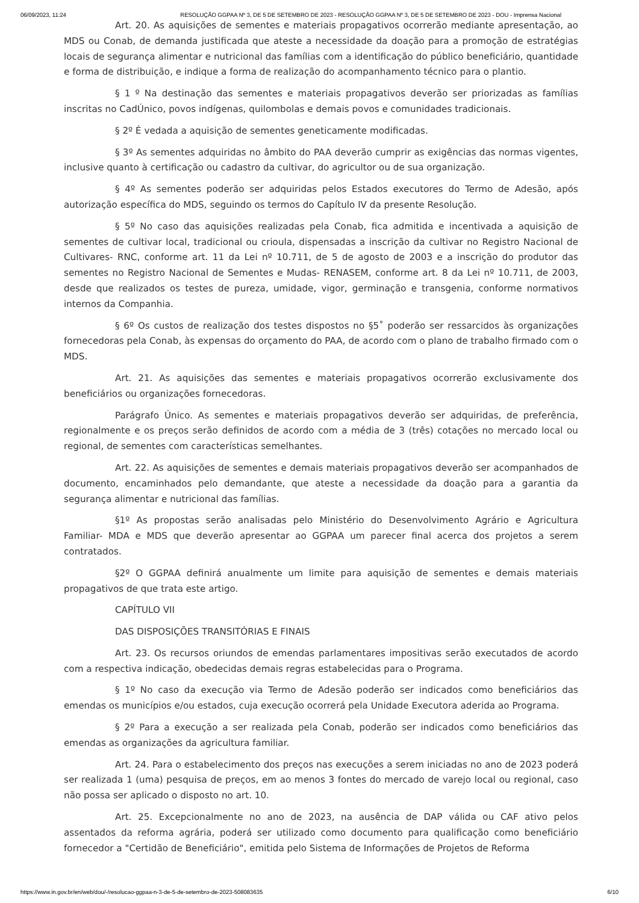06/09/2023, 11:24 RESOLUÇÃO GGPAA Nº 3, DE 5 DE SETEMBRO DE 2023 - RESOLUÇÃO GGPAA Nº 3, DE 5 DE SETEMBRO DE 2023 - DOU - Imprensa Nacional
Art. 20. As aquisições de sementes e materiais propagativos ocorrerão mediante apresentação, ao MDS ou Conab, de demanda justificada que ateste a necessidade da doação para a promoção de estratégias locais de segurança alimentar e nutricional das famílias com a identificação do público beneficiário, quantidade e forma de distribuição, e indique a forma de realização do acompanhamento técnico para o plantio.
§ 1 º Na destinação das sementes e materiais propagativos deverão ser priorizadas as famílias inscritas no CadÚnico, povos indígenas, quilombolas e demais povos e comunidades tradicionais.
§ 2º É vedada a aquisição de sementes geneticamente modificadas.
§ 3º As sementes adquiridas no âmbito do PAA deverão cumprir as exigências das normas vigentes, inclusive quanto à certificação ou cadastro da cultivar, do agricultor ou de sua organização.
§ 4º As sementes poderão ser adquiridas pelos Estados executores do Termo de Adesão, após autorização específica do MDS, seguindo os termos do Capítulo IV da presente Resolução.
§ 5º No caso das aquisições realizadas pela Conab, fica admitida e incentivada a aquisição de sementes de cultivar local, tradicional ou crioula, dispensadas a inscrição da cultivar no Registro Nacional de Cultivares- RNC, conforme art. 11 da Lei nº 10.711, de 5 de agosto de 2003 e a inscrição do produtor das sementes no Registro Nacional de Sementes e Mudas- RENASEM, conforme art. 8 da Lei nº 10.711, de 2003, desde que realizados os testes de pureza, umidade, vigor, germinação e transgenia, conforme normativos internos da Companhia.
§ 6º Os custos de realização dos testes dispostos no §5˚ poderão ser ressarcidos às organizações fornecedoras pela Conab, às expensas do orçamento do PAA, de acordo com o plano de trabalho firmado com o MDS.
Art. 21. As aquisições das sementes e materiais propagativos ocorrerão exclusivamente dos beneficiários ou organizações fornecedoras.
Parágrafo Único. As sementes e materiais propagativos deverão ser adquiridas, de preferência, regionalmente e os preços serão definidos de acordo com a média de 3 (três) cotações no mercado local ou regional, de sementes com características semelhantes.
Art. 22. As aquisições de sementes e demais materiais propagativos deverão ser acompanhados de documento, encaminhados pelo demandante, que ateste a necessidade da doação para a garantia da segurança alimentar e nutricional das famílias.
§1º As propostas serão analisadas pelo Ministério do Desenvolvimento Agrário e Agricultura Familiar- MDA e MDS que deverão apresentar ao GGPAA um parecer final acerca dos projetos a serem contratados.
§2º O GGPAA definirá anualmente um limite para aquisição de sementes e demais materiais propagativos de que trata este artigo.
CAPÍTULO VII
DAS DISPOSIÇÕES TRANSITÓRIAS E FINAIS
Art. 23. Os recursos oriundos de emendas parlamentares impositivas serão executados de acordo com a respectiva indicação, obedecidas demais regras estabelecidas para o Programa.
§ 1º No caso da execução via Termo de Adesão poderão ser indicados como beneficiários das emendas os municípios e/ou estados, cuja execução ocorrerá pela Unidade Executora aderida ao Programa.
§ 2º Para a execução a ser realizada pela Conab, poderão ser indicados como beneficiários das emendas as organizações da agricultura familiar.
Art. 24. Para o estabelecimento dos preços nas execuções a serem iniciadas no ano de 2023 poderá ser realizada 1 (uma) pesquisa de preços, em ao menos 3 fontes do mercado de varejo local ou regional, caso não possa ser aplicado o disposto no art. 10.
Art. 25. Excepcionalmente no ano de 2023, na ausência de DAP válida ou CAF ativo pelos assentados da reforma agrária, poderá ser utilizado como documento para qualificação como beneficiário fornecedor a "Certidão de Beneficiário", emitida pelo Sistema de Informações de Projetos de Reforma
https://www.in.gov.br/en/web/dou/-/resolucao-ggpaa-n-3-de-5-de-setembro-de-2023-508083635 6/10